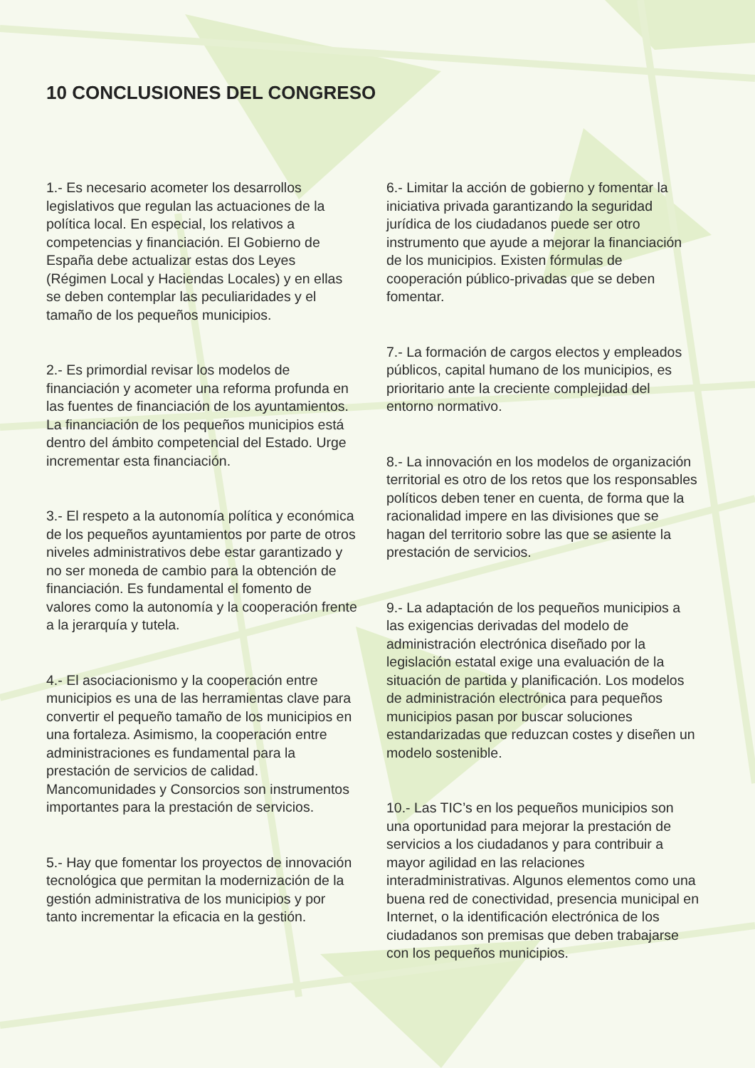10 CONCLUSIONES DEL CONGRESO
1.- Es necesario acometer los desarrollos legislativos que regulan las actuaciones de la política local. En especial, los relativos a competencias y financiación. El Gobierno de España debe actualizar estas dos Leyes (Régimen Local y Haciendas Locales) y en ellas se deben contemplar las peculiaridades y el tamaño de los pequeños municipios.
2.- Es primordial revisar los modelos de financiación y acometer una reforma profunda en las fuentes de financiación de los ayuntamientos. La financiación de los pequeños municipios está dentro del ámbito competencial del Estado. Urge incrementar esta financiación.
3.- El respeto a la autonomía política y económica de los pequeños ayuntamientos por parte de otros niveles administrativos debe estar garantizado y no ser moneda de cambio para la obtención de financiación. Es fundamental el fomento de valores como la autonomía y la cooperación frente a la jerarquía y tutela.
4.- El asociacionismo y la cooperación entre municipios es una de las herramientas clave para convertir el pequeño tamaño de los municipios en una fortaleza. Asimismo, la cooperación entre administraciones es fundamental para la prestación de servicios de calidad. Mancomunidades y Consorcios son instrumentos importantes para la prestación de servicios.
5.- Hay que fomentar los proyectos de innovación tecnológica que permitan la modernización de la gestión administrativa de los municipios y por tanto incrementar la eficacia en la gestión.
6.- Limitar la acción de gobierno y fomentar la iniciativa privada garantizando la seguridad jurídica de los ciudadanos puede ser otro instrumento que ayude a mejorar la financiación de los municipios. Existen fórmulas de cooperación público-privadas que se deben fomentar.
7.- La formación de cargos electos y empleados públicos, capital humano de los municipios, es prioritario ante la creciente complejidad del entorno normativo.
8.- La innovación en los modelos de organización territorial es otro de los retos que los responsables políticos deben tener en cuenta, de forma que la racionalidad impere en las divisiones que se hagan del territorio sobre las que se asiente la prestación de servicios.
9.- La adaptación de los pequeños municipios a las exigencias derivadas del modelo de administración electrónica diseñado por la legislación estatal exige una evaluación de la situación de partida y planificación. Los modelos de administración electrónica para pequeños municipios pasan por buscar soluciones estandarizadas que reduzcan costes y diseñen un modelo sostenible.
10.- Las TIC’s en los pequeños municipios son una oportunidad para mejorar la prestación de servicios a los ciudadanos y para contribuir a mayor agilidad en las relaciones interadministrativas. Algunos elementos como una buena red de conectividad, presencia municipal en Internet, o la identificación electrónica de los ciudadanos son premisas que deben trabajarse con los pequeños municipios.